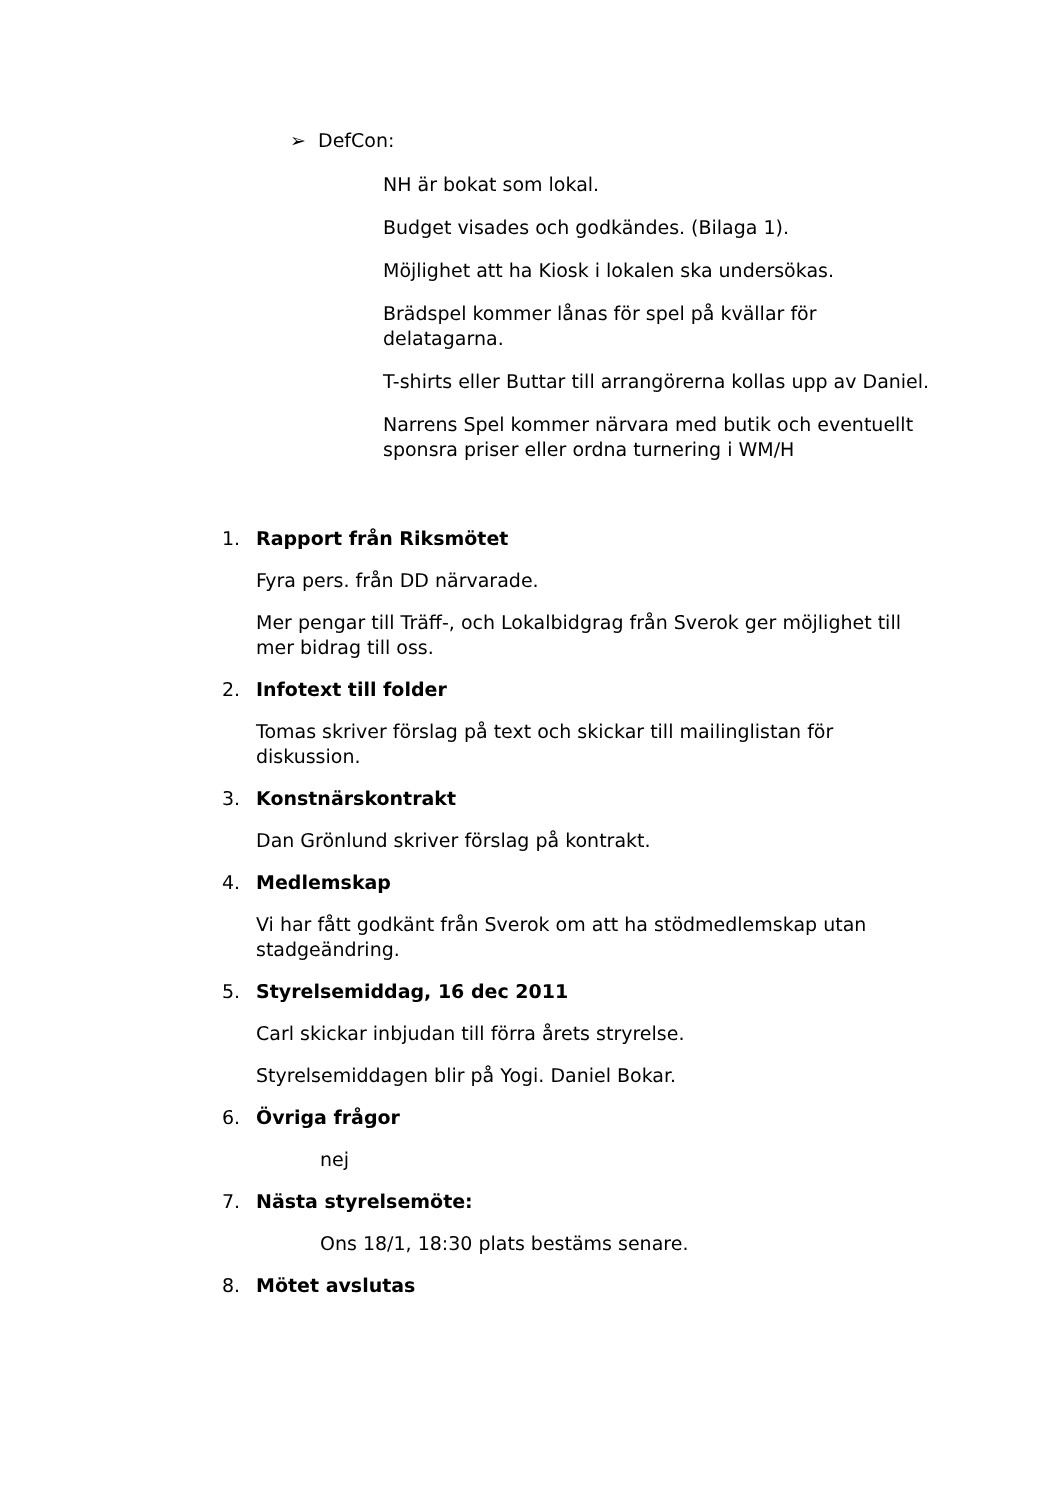➢ DefCon:
NH är bokat som lokal.
Budget visades och godkändes. (Bilaga 1).
Möjlighet att ha Kiosk i lokalen ska undersökas.
Brädspel kommer lånas för spel på kvällar för delatagarna.
T-shirts eller Buttar till arrangörerna kollas upp av Daniel.
Narrens Spel kommer närvara med butik och eventuellt sponsra priser eller ordna turnering i WM/H
1. Rapport från Riksmötet
Fyra pers. från DD närvarade.
Mer pengar till Träff-, och Lokalbidgrag från Sverok ger möjlighet till mer bidrag till oss.
2. Infotext till folder
Tomas skriver förslag på text och skickar till mailinglistan för diskussion.
3. Konstnärskontrakt
Dan Grönlund skriver förslag på kontrakt.
4. Medlemskap
Vi har fått godkänt från Sverok om att ha stödmedlemskap utan stadgeändring.
5. Styrelsemiddag, 16 dec 2011
Carl skickar inbjudan till förra årets stryrelse.
Styrelsemiddagen blir på Yogi. Daniel Bokar.
6. Övriga frågor
nej
7. Nästa styrelsemöte:
Ons 18/1, 18:30 plats bestäms senare.
8. Mötet avslutas